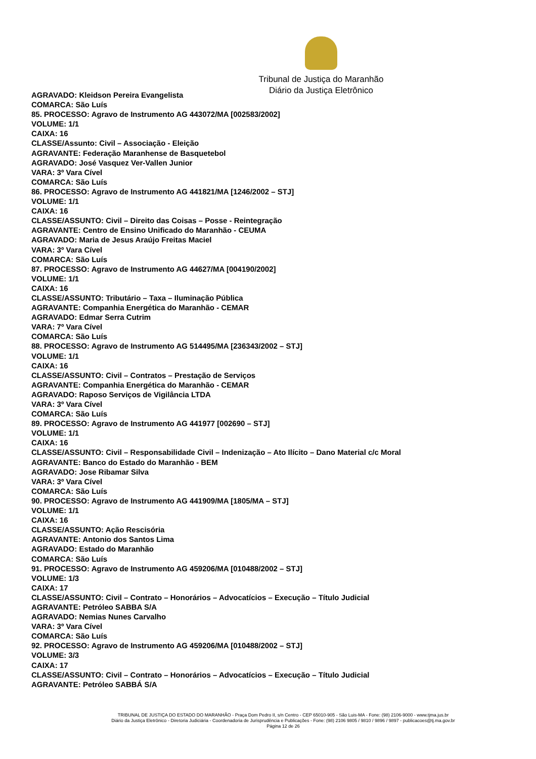Tribunal de Justiça do Maranhão
Diário da Justiça Eletrônico
AGRAVADO: Kleidson Pereira Evangelista
COMARCA: São Luís
85. PROCESSO: Agravo de Instrumento AG 443072/MA [002583/2002]
VOLUME: 1/1
CAIXA: 16
CLASSE/Assunto: Civil – Associação - Eleição
AGRAVANTE: Federação Maranhense de Basquetebol
AGRAVADO: José Vasquez Ver-Vallen Junior
VARA: 3º Vara Cível
COMARCA: São Luís
86. PROCESSO: Agravo de Instrumento AG 441821/MA [1246/2002 – STJ]
VOLUME: 1/1
CAIXA: 16
CLASSE/ASSUNTO: Civil – Direito das Coisas – Posse - Reintegração
AGRAVANTE: Centro de Ensino Unificado do Maranhão - CEUMA
AGRAVADO: Maria de Jesus Araújo Freitas Maciel
VARA: 3º Vara Cível
COMARCA: São Luís
87. PROCESSO: Agravo de Instrumento AG 44627/MA [004190/2002]
VOLUME: 1/1
CAIXA: 16
CLASSE/ASSUNTO: Tributário – Taxa – Iluminação Pública
AGRAVANTE: Companhia Energética do Maranhão - CEMAR
AGRAVADO: Edmar Serra Cutrim
VARA: 7º Vara Cível
COMARCA: São Luís
88. PROCESSO: Agravo de Instrumento AG 514495/MA [236343/2002 – STJ]
VOLUME: 1/1
CAIXA: 16
CLASSE/ASSUNTO: Civil – Contratos – Prestação de Serviços
AGRAVANTE: Companhia Energética do Maranhão - CEMAR
AGRAVADO: Raposo Serviços de Vigilância LTDA
VARA: 3º Vara Cível
COMARCA: São Luís
89. PROCESSO: Agravo de Instrumento AG 441977 [002690 – STJ]
VOLUME: 1/1
CAIXA: 16
CLASSE/ASSUNTO: Civil – Responsabilidade Civil – Indenização – Ato Ilícito – Dano Material c/c Moral
AGRAVANTE: Banco do Estado do Maranhão - BEM
AGRAVADO: Jose Ribamar Silva
VARA: 3º Vara Cível
COMARCA: São Luís
90. PROCESSO: Agravo de Instrumento AG 441909/MA [1805/MA – STJ]
VOLUME: 1/1
CAIXA: 16
CLASSE/ASSUNTO: Ação Rescisória
AGRAVANTE: Antonio dos Santos Lima
AGRAVADO: Estado do Maranhão
COMARCA: São Luís
91. PROCESSO: Agravo de Instrumento AG 459206/MA [010488/2002 – STJ]
VOLUME: 1/3
CAIXA: 17
CLASSE/ASSUNTO: Civil – Contrato – Honorários – Advocatícios – Execução – Título Judicial
AGRAVANTE: Petróleo SABBA S/A
AGRAVADO: Nemias Nunes Carvalho
VARA: 3º Vara Cível
COMARCA: São Luís
92. PROCESSO: Agravo de Instrumento AG 459206/MA [010488/2002 – STJ]
VOLUME: 3/3
CAIXA: 17
CLASSE/ASSUNTO: Civil – Contrato – Honorários – Advocatícios – Execução – Título Judicial
AGRAVANTE: Petróleo SABBÁ S/A
TRIBUNAL DE JUSTIÇA DO ESTADO DO MARANHÃO - Praça Dom Pedro II, s/n Centro - CEP 65010-905 - São Luis-MA - Fone: (98) 2106-9000 - www.tjma.jus.br
Diário da Justiça Eletrônico - Diretoria Judiciária - Coordenadoria de Jurisprudência e Publicações - Fone: (98) 2106 9805 / 9810 / 9896 / 9897 - publicacoes@tj.ma.gov.br
Página 12 de 26